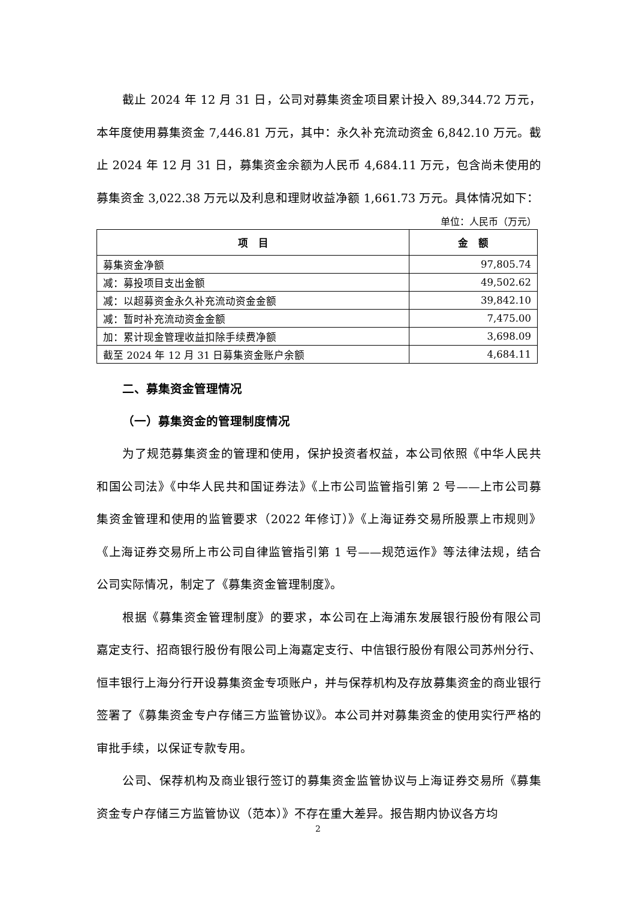截止 2024 年 12 月 31 日，公司对募集资金项目累计投入 89,344.72 万元，本年度使用募集资金 7,446.81 万元，其中：永久补充流动资金 6,842.10 万元。截止 2024 年 12 月 31 日，募集资金余额为人民币 4,684.11 万元，包含尚未使用的募集资金 3,022.38 万元以及利息和理财收益净额 1,661.73 万元。具体情况如下：
单位：人民币（万元）
| 项 目 | 金 额 |
| --- | --- |
| 募集资金净额 | 97,805.74 |
| 减：募投项目支出金额 | 49,502.62 |
| 减：以超募资金永久补充流动资金金额 | 39,842.10 |
| 减：暂时补充流动资金金额 | 7,475.00 |
| 加：累计现金管理收益扣除手续费净额 | 3,698.09 |
| 截至 2024 年 12 月 31 日募集资金账户余额 | 4,684.11 |
二、募集资金管理情况
（一）募集资金的管理制度情况
为了规范募集资金的管理和使用，保护投资者权益，本公司依照《中华人民共和国公司法》《中华人民共和国证券法》《上市公司监管指引第 2 号——上市公司募集资金管理和使用的监管要求（2022 年修订）》《上海证券交易所股票上市规则》《上海证券交易所上市公司自律监管指引第 1 号——规范运作》等法律法规，结合公司实际情况，制定了《募集资金管理制度》。
根据《募集资金管理制度》的要求，本公司在上海浦东发展银行股份有限公司嘉定支行、招商银行股份有限公司上海嘉定支行、中信银行股份有限公司苏州分行、恒丰银行上海分行开设募集资金专项账户，并与保荐机构及存放募集资金的商业银行签署了《募集资金专户存储三方监管协议》。本公司并对募集资金的使用实行严格的审批手续，以保证专款专用。
公司、保荐机构及商业银行签订的募集资金监管协议与上海证券交易所《募集资金专户存储三方监管协议（范本）》不存在重大差异。报告期内协议各方均
2